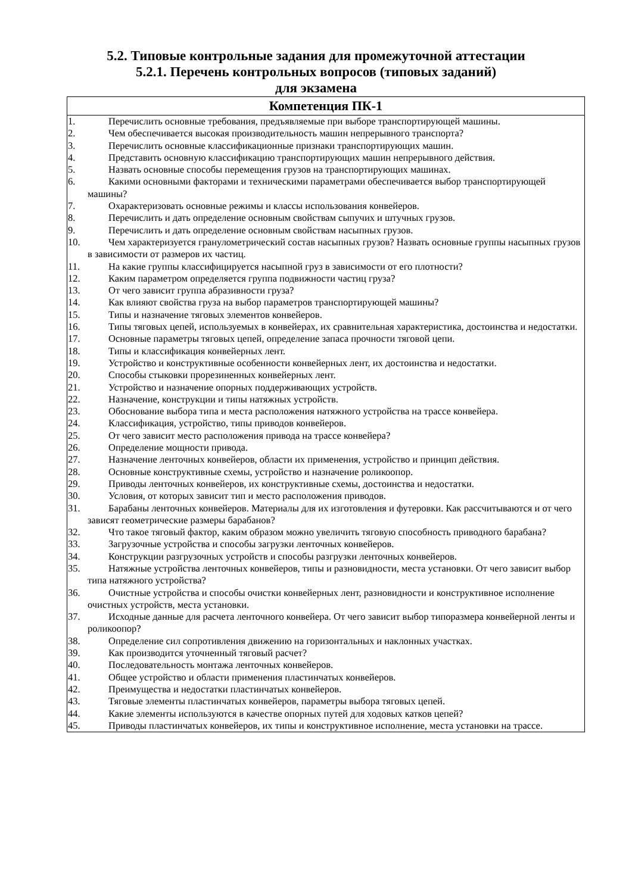5.2. Типовые контрольные задания для промежуточной аттестации
5.2.1. Перечень контрольных вопросов (типовых заданий)
для экзамена
| Компетенция ПК-1 |
| --- |
| 1. Перечислить основные требования, предъявляемые при выборе транспортирующей машины. 2. Чем обеспечивается высокая производительность машин непрерывного транспорта? 3. Перечислить основные классификационные признаки транспортирующих машин. 4. Представить основную классификацию транспортирующих машин непрерывного действия. 5. Назвать основные способы перемещения грузов на транспортирующих машинах. 6. Какими основными факторами и техническими параметрами обеспечивается выбор транспортирующей машины? 7. Охарактеризовать основные режимы и классы использования конвейеров. 8. Перечислить и дать определение основным свойствам сыпучих и штучных грузов. 9. Перечислить и дать определение основным свойствам насыпных грузов. 10. Чем характеризуется гранулометрический состав насыпных грузов? Назвать основные группы насыпных грузов в зависимости от размеров их частиц. 11. На какие группы классифицируется насыпной груз в зависимости от его плотности? 12. Каким параметром определяется группа подвижности частиц груза? 13. От чего зависит группа абразивности груза? 14. Как влияют свойства груза на выбор параметров транспортирующей машины? 15. Типы и назначение тяговых элементов конвейеров. 16. Типы тяговых цепей, используемых в конвейерах, их сравнительная характеристика, достоинства и недостатки. 17. Основные параметры тяговых цепей, определение запаса прочности тяговой цепи. 18. Типы и классификация конвейерных лент. 19. Устройство и конструктивные особенности конвейерных лент, их достоинства и недостатки. 20. Способы стыковки прорезиненных конвейерных лент. 21. Устройство и назначение опорных поддерживающих устройств. 22. Назначение, конструкции и типы натяжных устройств. 23. Обоснование выбора типа и места расположения натяжного устройства на трассе конвейера. 24. Классификация, устройство, типы приводов конвейеров. 25. От чего зависит место расположения привода на трассе конвейера? 26. Определение мощности привода. 27. Назначение ленточных конвейеров, области их применения, устройство и принцип действия. 28. Основные конструктивные схемы, устройство и назначение роликоопор. 29. Приводы ленточных конвейеров, их конструктивные схемы, достоинства и недостатки. 30. Условия, от которых зависит тип и место расположения приводов. 31. Барабаны ленточных конвейеров. Материалы для их изготовления и футеровки. Как рассчитываются и от чего зависят геометрические размеры барабанов? 32. Что такое тяговый фактор, каким образом можно увеличить тяговую способность приводного барабана? 33. Загрузочные устройства и способы загрузки ленточных конвейеров. 34. Конструкции разгрузочных устройств и способы разгрузки ленточных конвейеров. 35. Натяжные устройства ленточных конвейеров, типы и разновидности, места установки. От чего зависит выбор типа натяжного устройства? 36. Очистные устройства и способы очистки конвейерных лент, разновидности и конструктивное исполнение очистных устройств, места установки. 37. Исходные данные для расчета ленточного конвейера. От чего зависит выбор типоразмера конвейерной ленты и роликоопор? 38. Определение сил сопротивления движению на горизонтальных и наклонных участках. 39. Как производится уточненный тяговый расчет? 40. Последовательность монтажа ленточных конвейеров. 41. Общее устройство и области применения пластинчатых конвейеров. 42. Преимущества и недостатки пластинчатых конвейеров. 43. Тяговые элементы пластинчатых конвейеров, параметры выбора тяговых цепей. 44. Какие элементы используются в качестве опорных путей для ходовых катков цепей? 45. Приводы пластинчатых конвейеров, их типы и конструктивное исполнение, места установки на трассе. |